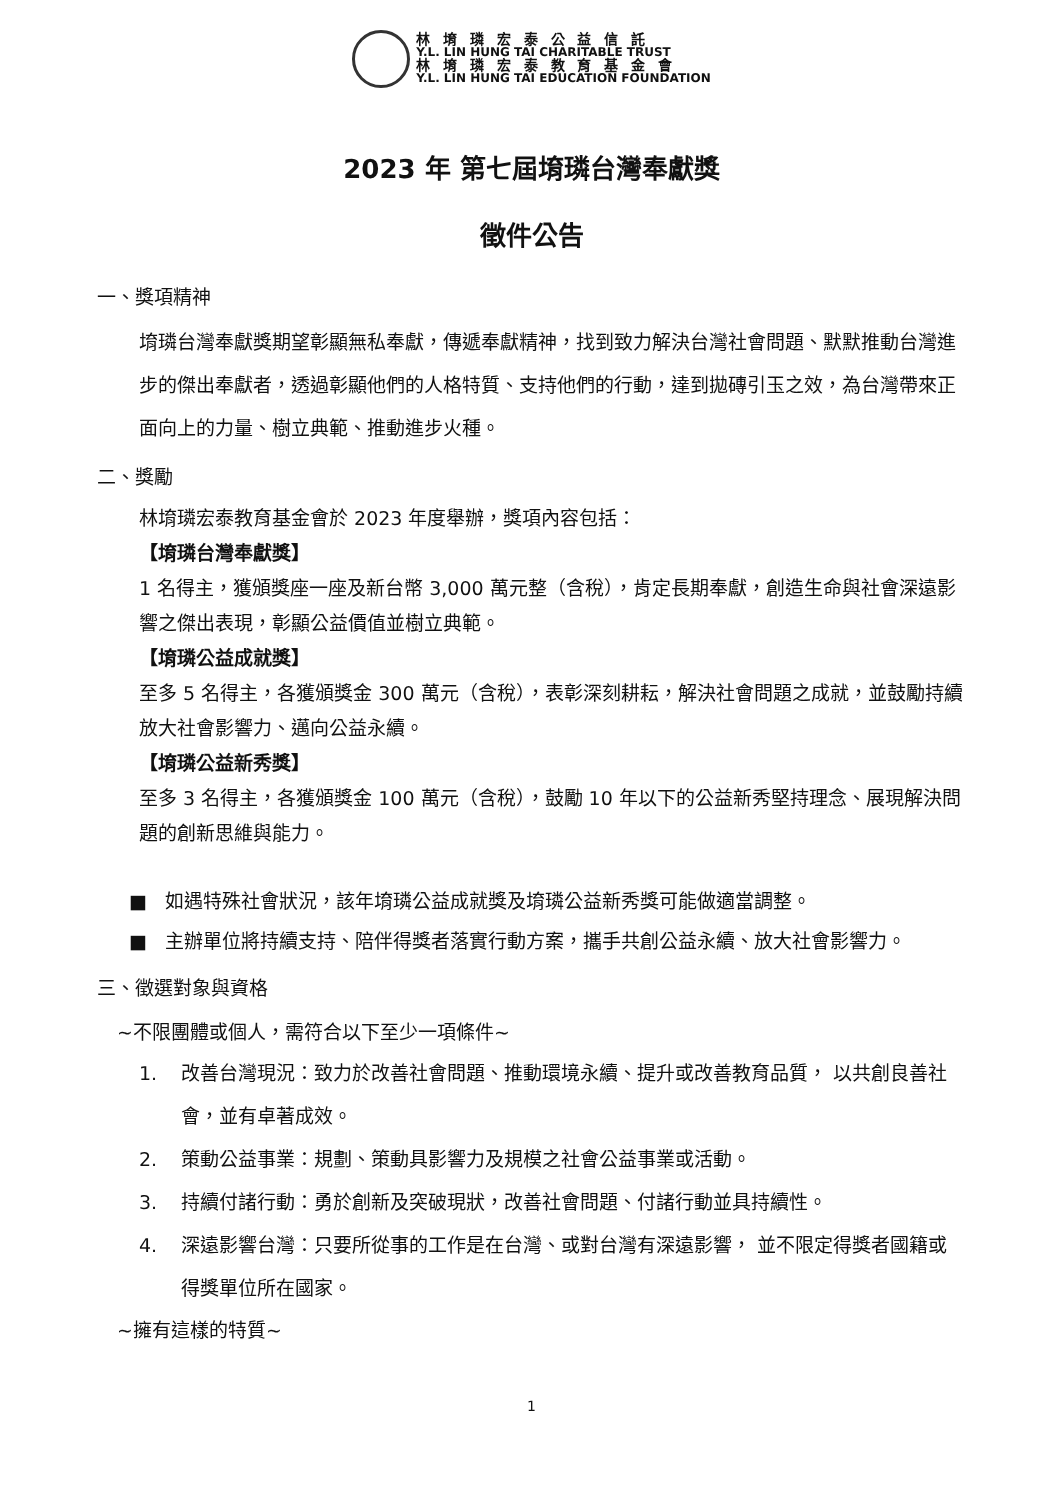林 堉 璘 宏 泰 公 益 信 託
Y.L. LIN HUNG TAI CHARITABLE TRUST
林 堉 璘 宏 泰 教 育 基 金 會
Y.L. LIN HUNG TAI EDUCATION FOUNDATION
2023 年 第七屆堉璘台灣奉獻獎
徵件公告
一、獎項精神
堉璘台灣奉獻獎期望彰顯無私奉獻，傳遞奉獻精神，找到致力解決台灣社會問題、默默推動台灣進步的傑出奉獻者，透過彰顯他們的人格特質、支持他們的行動，達到拋磚引玉之效，為台灣帶來正面向上的力量、樹立典範、推動進步火種。
二、獎勵
林堉璘宏泰教育基金會於 2023 年度舉辦，獎項內容包括：
【堉璘台灣奉獻獎】
1 名得主，獲頒獎座一座及新台幣 3,000 萬元整（含稅），肯定長期奉獻，創造生命與社會深遠影響之傑出表現，彰顯公益價值並樹立典範。
【堉璘公益成就獎】
至多 5 名得主，各獲頒獎金 300 萬元（含稅），表彰深刻耕耘，解決社會問題之成就，並鼓勵持續放大社會影響力、邁向公益永續。
【堉璘公益新秀獎】
至多 3 名得主，各獲頒獎金 100 萬元（含稅），鼓勵 10 年以下的公益新秀堅持理念、展現解決問題的創新思維與能力。
■ 如遇特殊社會狀況，該年堉璘公益成就獎及堉璘公益新秀獎可能做適當調整。
■ 主辦單位將持續支持、陪伴得獎者落實行動方案，攜手共創公益永續、放大社會影響力。
三、徵選對象與資格
~不限團體或個人，需符合以下至少一項條件~
1. 改善台灣現況：致力於改善社會問題、推動環境永續、提升或改善教育品質， 以共創良善社會，並有卓著成效。
2. 策動公益事業：規劃、策動具影響力及規模之社會公益事業或活動。
3. 持續付諸行動：勇於創新及突破現狀，改善社會問題、付諸行動並具持續性。
4. 深遠影響台灣：只要所從事的工作是在台灣、或對台灣有深遠影響， 並不限定得獎者國籍或得獎單位所在國家。
~擁有這樣的特質~
1